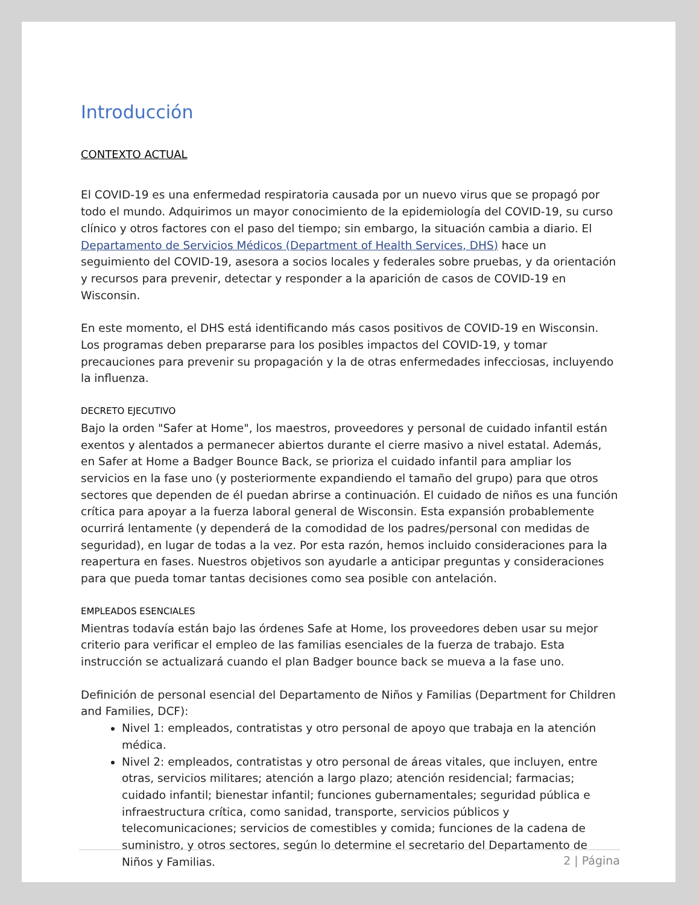Introducción
CONTEXTO ACTUAL
El COVID-19 es una enfermedad respiratoria causada por un nuevo virus que se propagó por todo el mundo. Adquirimos un mayor conocimiento de la epidemiología del COVID-19, su curso clínico y otros factores con el paso del tiempo; sin embargo, la situación cambia a diario. El Departamento de Servicios Médicos (Department of Health Services, DHS) hace un seguimiento del COVID-19, asesora a socios locales y federales sobre pruebas, y da orientación y recursos para prevenir, detectar y responder a la aparición de casos de COVID-19 en Wisconsin.
En este momento, el DHS está identificando más casos positivos de COVID-19 en Wisconsin. Los programas deben prepararse para los posibles impactos del COVID-19, y tomar precauciones para prevenir su propagación y la de otras enfermedades infecciosas, incluyendo la influenza.
DECRETO EJECUTIVO
Bajo la orden "Safer at Home", los maestros, proveedores y personal de cuidado infantil están exentos y alentados a permanecer abiertos durante el cierre masivo a nivel estatal. Además, en Safer at Home a Badger Bounce Back, se prioriza el cuidado infantil para ampliar los servicios en la fase uno (y posteriormente expandiendo el tamaño del grupo) para que otros sectores que dependen de él puedan abrirse a continuación. El cuidado de niños es una función crítica para apoyar a la fuerza laboral general de Wisconsin. Esta expansión probablemente ocurrirá lentamente (y dependerá de la comodidad de los padres/personal con medidas de seguridad), en lugar de todas a la vez. Por esta razón, hemos incluido consideraciones para la reapertura en fases. Nuestros objetivos son ayudarle a anticipar preguntas y consideraciones para que pueda tomar tantas decisiones como sea posible con antelación.
EMPLEADOS ESENCIALES
Mientras todavía están bajo las órdenes Safe at Home, los proveedores deben usar su mejor criterio para verificar el empleo de las familias esenciales de la fuerza de trabajo. Esta instrucción se actualizará cuando el plan Badger bounce back se mueva a la fase uno.
Definición de personal esencial del Departamento de Niños y Familias (Department for Children and Families, DCF):
Nivel 1: empleados, contratistas y otro personal de apoyo que trabaja en la atención médica.
Nivel 2: empleados, contratistas y otro personal de áreas vitales, que incluyen, entre otras, servicios militares; atención a largo plazo; atención residencial; farmacias; cuidado infantil; bienestar infantil; funciones gubernamentales; seguridad pública e infraestructura crítica, como sanidad, transporte, servicios públicos y telecomunicaciones; servicios de comestibles y comida; funciones de la cadena de suministro, y otros sectores, según lo determine el secretario del Departamento de Niños y Familias.
2 | Página